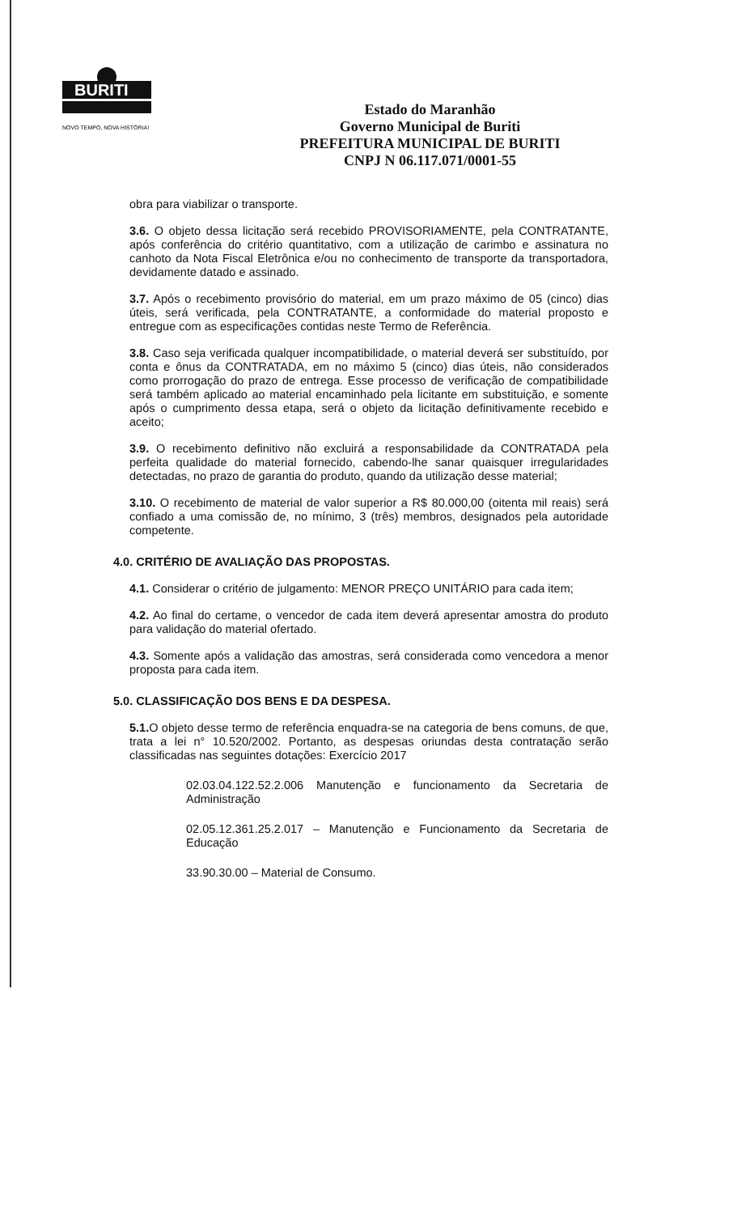BURITI
NOVO TEMPO, NOVA HISTÓRIA!
Estado do Maranhão
Governo Municipal de Buriti
PREFEITURA MUNICIPAL DE BURITI
CNPJ N 06.117.071/0001-55
obra para viabilizar o transporte.
3.6. O objeto dessa licitação será recebido PROVISORIAMENTE, pela CONTRATANTE, após conferência do critério quantitativo, com a utilização de carimbo e assinatura no canhoto da Nota Fiscal Eletrônica e/ou no conhecimento de transporte da transportadora, devidamente datado e assinado.
3.7. Após o recebimento provisório do material, em um prazo máximo de 05 (cinco) dias úteis, será verificada, pela CONTRATANTE, a conformidade do material proposto e entregue com as especificações contidas neste Termo de Referência.
3.8. Caso seja verificada qualquer incompatibilidade, o material deverá ser substituído, por conta e ônus da CONTRATADA, em no máximo 5 (cinco) dias úteis, não considerados como prorrogação do prazo de entrega. Esse processo de verificação de compatibilidade será também aplicado ao material encaminhado pela licitante em substituição, e somente após o cumprimento dessa etapa, será o objeto da licitação definitivamente recebido e aceito;
3.9. O recebimento definitivo não excluirá a responsabilidade da CONTRATADA pela perfeita qualidade do material fornecido, cabendo-lhe sanar quaisquer irregularidades detectadas, no prazo de garantia do produto, quando da utilização desse material;
3.10. O recebimento de material de valor superior a R$ 80.000,00 (oitenta mil reais) será confiado a uma comissão de, no mínimo, 3 (três) membros, designados pela autoridade competente.
4.0. CRITÉRIO DE AVALIAÇÃO DAS PROPOSTAS.
4.1. Considerar o critério de julgamento: MENOR PREÇO UNITÁRIO para cada item;
4.2. Ao final do certame, o vencedor de cada item deverá apresentar amostra do produto para validação do material ofertado.
4.3. Somente após a validação das amostras, será considerada como vencedora a menor proposta para cada item.
5.0. CLASSIFICAÇÃO DOS BENS E DA DESPESA.
5.1. O objeto desse termo de referência enquadra-se na categoria de bens comuns, de que, trata a lei n° 10.520/2002. Portanto, as despesas oriundas desta contratação serão classificadas nas seguintes dotações: Exercício 2017
02.03.04.122.52.2.006 Manutenção e funcionamento da Secretaria de Administração
02.05.12.361.25.2.017 – Manutenção e Funcionamento da Secretaria de Educação
33.90.30.00 – Material de Consumo.